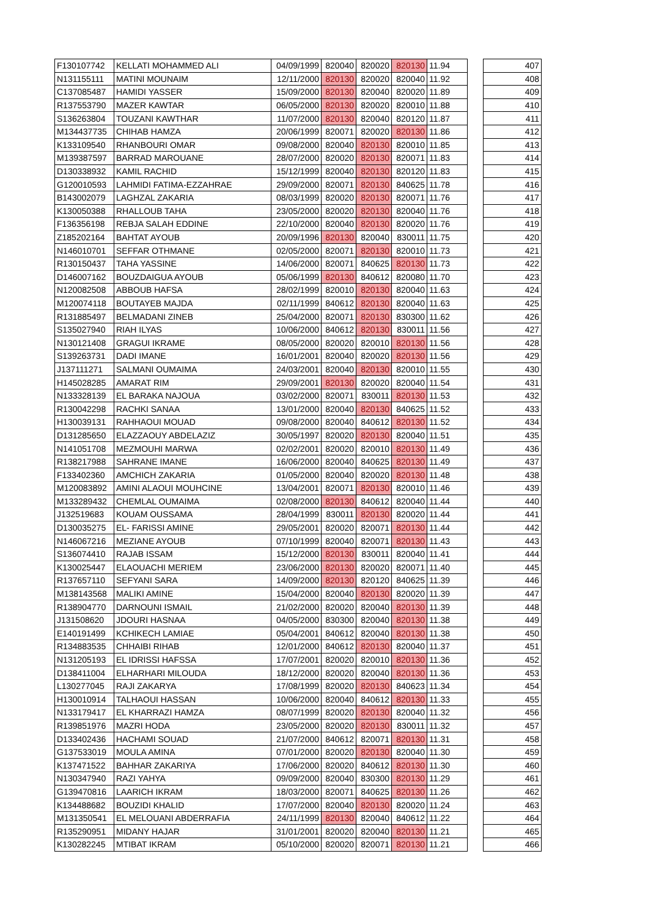| F130107742 | KELLATI MOHAMMED ALI | 04/09/1999 | 820040 | 820020 | 820130 | 11.94 | | 407 |
| N131155111 | MATINI MOUNAIM | 12/11/2000 | 820130 | 820020 | 820040 | 11.92 | | 408 |
| C137085487 | HAMIDI YASSER | 15/09/2000 | 820130 | 820040 | 820020 | 11.89 | | 409 |
| R137553790 | MAZER KAWTAR | 06/05/2000 | 820130 | 820020 | 820010 | 11.88 | | 410 |
| S136263804 | TOUZANI KAWTHAR | 11/07/2000 | 820130 | 820040 | 820120 | 11.87 | | 411 |
| M134437735 | CHIHAB HAMZA | 20/06/1999 | 820071 | 820020 | 820130 | 11.86 | | 412 |
| K133109540 | RHANBOURI OMAR | 09/08/2000 | 820040 | 820130 | 820010 | 11.85 | | 413 |
| M139387597 | BARRAD MAROUANE | 28/07/2000 | 820020 | 820130 | 820071 | 11.83 | | 414 |
| D130338932 | KAMIL RACHID | 15/12/1999 | 820040 | 820130 | 820120 | 11.83 | | 415 |
| G120010593 | LAHMIDI FATIMA-EZZAHRAE | 29/09/2000 | 820071 | 820130 | 840625 | 11.78 | | 416 |
| B143002079 | LAGHZAL ZAKARIA | 08/03/1999 | 820020 | 820130 | 820071 | 11.76 | | 417 |
| K130050388 | RHALLOUB TAHA | 23/05/2000 | 820020 | 820130 | 820040 | 11.76 | | 418 |
| F136356198 | REBJA SALAH EDDINE | 22/10/2000 | 820040 | 820130 | 820020 | 11.76 | | 419 |
| Z185202164 | BAHTAT AYOUB | 20/09/1996 | 820130 | 820040 | 830011 | 11.75 | | 420 |
| N146010701 | SEFFAR OTHMANE | 02/05/2000 | 820071 | 820130 | 820010 | 11.73 | | 421 |
| R130150437 | TAHA YASSINE | 14/06/2000 | 820071 | 840625 | 820130 | 11.73 | | 422 |
| D146007162 | BOUZDAIGUA AYOUB | 05/06/1999 | 820130 | 840612 | 820080 | 11.70 | | 423 |
| N120082508 | ABBOUB HAFSA | 28/02/1999 | 820010 | 820130 | 820040 | 11.63 | | 424 |
| M120074118 | BOUTAYEB MAJDA | 02/11/1999 | 840612 | 820130 | 820040 | 11.63 | | 425 |
| R131885497 | BELMADANI ZINEB | 25/04/2000 | 820071 | 820130 | 830300 | 11.62 | | 426 |
| S135027940 | RIAH ILYAS | 10/06/2000 | 840612 | 820130 | 830011 | 11.56 | | 427 |
| N130121408 | GRAGUI IKRAME | 08/05/2000 | 820020 | 820010 | 820130 | 11.56 | | 428 |
| S139263731 | DADI IMANE | 16/01/2001 | 820040 | 820020 | 820130 | 11.56 | | 429 |
| J137111271 | SALMANI OUMAIMA | 24/03/2001 | 820040 | 820130 | 820010 | 11.55 | | 430 |
| H145028285 | AMARAT RIM | 29/09/2001 | 820130 | 820020 | 820040 | 11.54 | | 431 |
| N133328139 | EL BARAKA NAJOUA | 03/02/2000 | 820071 | 830011 | 820130 | 11.53 | | 432 |
| R130042298 | RACHKI SANAA | 13/01/2000 | 820040 | 820130 | 840625 | 11.52 | | 433 |
| H130039131 | RAHHAOUI MOUAD | 09/08/2000 | 820040 | 840612 | 820130 | 11.52 | | 434 |
| D131285650 | ELAZZAOUY ABDELAZIZ | 30/05/1997 | 820020 | 820130 | 820040 | 11.51 | | 435 |
| N141051708 | MEZMOUHI MARWA | 02/02/2001 | 820020 | 820010 | 820130 | 11.49 | | 436 |
| R138217988 | SAHRANE IMANE | 16/06/2000 | 820040 | 840625 | 820130 | 11.49 | | 437 |
| F133402360 | AMCHICH ZAKARIA | 01/05/2000 | 820040 | 820020 | 820130 | 11.48 | | 438 |
| M120083892 | AMINI ALAOUI MOUHCINE | 13/04/2001 | 820071 | 820130 | 820010 | 11.46 | | 439 |
| M133289432 | CHEMLAL OUMAIMA | 02/08/2000 | 820130 | 840612 | 820040 | 11.44 | | 440 |
| J132519683 | KOUAM OUSSAMA | 28/04/1999 | 830011 | 820130 | 820020 | 11.44 | | 441 |
| D130035275 | EL- FARISSI AMINE | 29/05/2001 | 820020 | 820071 | 820130 | 11.44 | | 442 |
| N146067216 | MEZIANE AYOUB | 07/10/1999 | 820040 | 820071 | 820130 | 11.43 | | 443 |
| S136074410 | RAJAB ISSAM | 15/12/2000 | 820130 | 830011 | 820040 | 11.41 | | 444 |
| K130025447 | ELAOUACHI MERIEM | 23/06/2000 | 820130 | 820020 | 820071 | 11.40 | | 445 |
| R137657110 | SEFYANI SARA | 14/09/2000 | 820130 | 820120 | 840625 | 11.39 | | 446 |
| M138143568 | MALIKI AMINE | 15/04/2000 | 820040 | 820130 | 820020 | 11.39 | | 447 |
| R138904770 | DARNOUNI ISMAIL | 21/02/2000 | 820020 | 820040 | 820130 | 11.39 | | 448 |
| J131508620 | JDOURI HASNAA | 04/05/2000 | 830300 | 820040 | 820130 | 11.38 | | 449 |
| E140191499 | KCHIKECH LAMIAE | 05/04/2001 | 840612 | 820040 | 820130 | 11.38 | | 450 |
| R134883535 | CHHAIBI RIHAB | 12/01/2000 | 840612 | 820130 | 820040 | 11.37 | | 451 |
| N131205193 | EL IDRISSI HAFSSA | 17/07/2001 | 820020 | 820010 | 820130 | 11.36 | | 452 |
| D138411004 | ELHARHARI MILOUDA | 18/12/2000 | 820020 | 820040 | 820130 | 11.36 | | 453 |
| L130277045 | RAJI ZAKARYA | 17/08/1999 | 820020 | 820130 | 840623 | 11.34 | | 454 |
| H130010914 | TALHAOUI HASSAN | 10/06/2000 | 820040 | 840612 | 820130 | 11.33 | | 455 |
| N133179417 | EL KHARRAZI HAMZA | 08/07/1999 | 820020 | 820130 | 820040 | 11.32 | | 456 |
| R139851976 | MAZRI HODA | 23/05/2000 | 820020 | 820130 | 830011 | 11.32 | | 457 |
| D133402436 | HACHAMI SOUAD | 21/07/2000 | 840612 | 820071 | 820130 | 11.31 | | 458 |
| G137533019 | MOULA AMINA | 07/01/2000 | 820020 | 820130 | 820040 | 11.30 | | 459 |
| K137471522 | BAHHAR ZAKARIYA | 17/06/2000 | 820020 | 840612 | 820130 | 11.30 | | 460 |
| N130347940 | RAZI YAHYA | 09/09/2000 | 820040 | 830300 | 820130 | 11.29 | | 461 |
| G139470816 | LAARICH IKRAM | 18/03/2000 | 820071 | 840625 | 820130 | 11.26 | | 462 |
| K134488682 | BOUZIDI KHALID | 17/07/2000 | 820040 | 820130 | 820020 | 11.24 | | 463 |
| M131350541 | EL MELOUANI ABDERRAFIA | 24/11/1999 | 820130 | 820040 | 840612 | 11.22 | | 464 |
| R135290951 | MIDANY HAJAR | 31/01/2001 | 820020 | 820040 | 820130 | 11.21 | | 465 |
| K130282245 | MTIBAT IKRAM | 05/10/2000 | 820020 | 820071 | 820130 | 11.21 | | 466 |